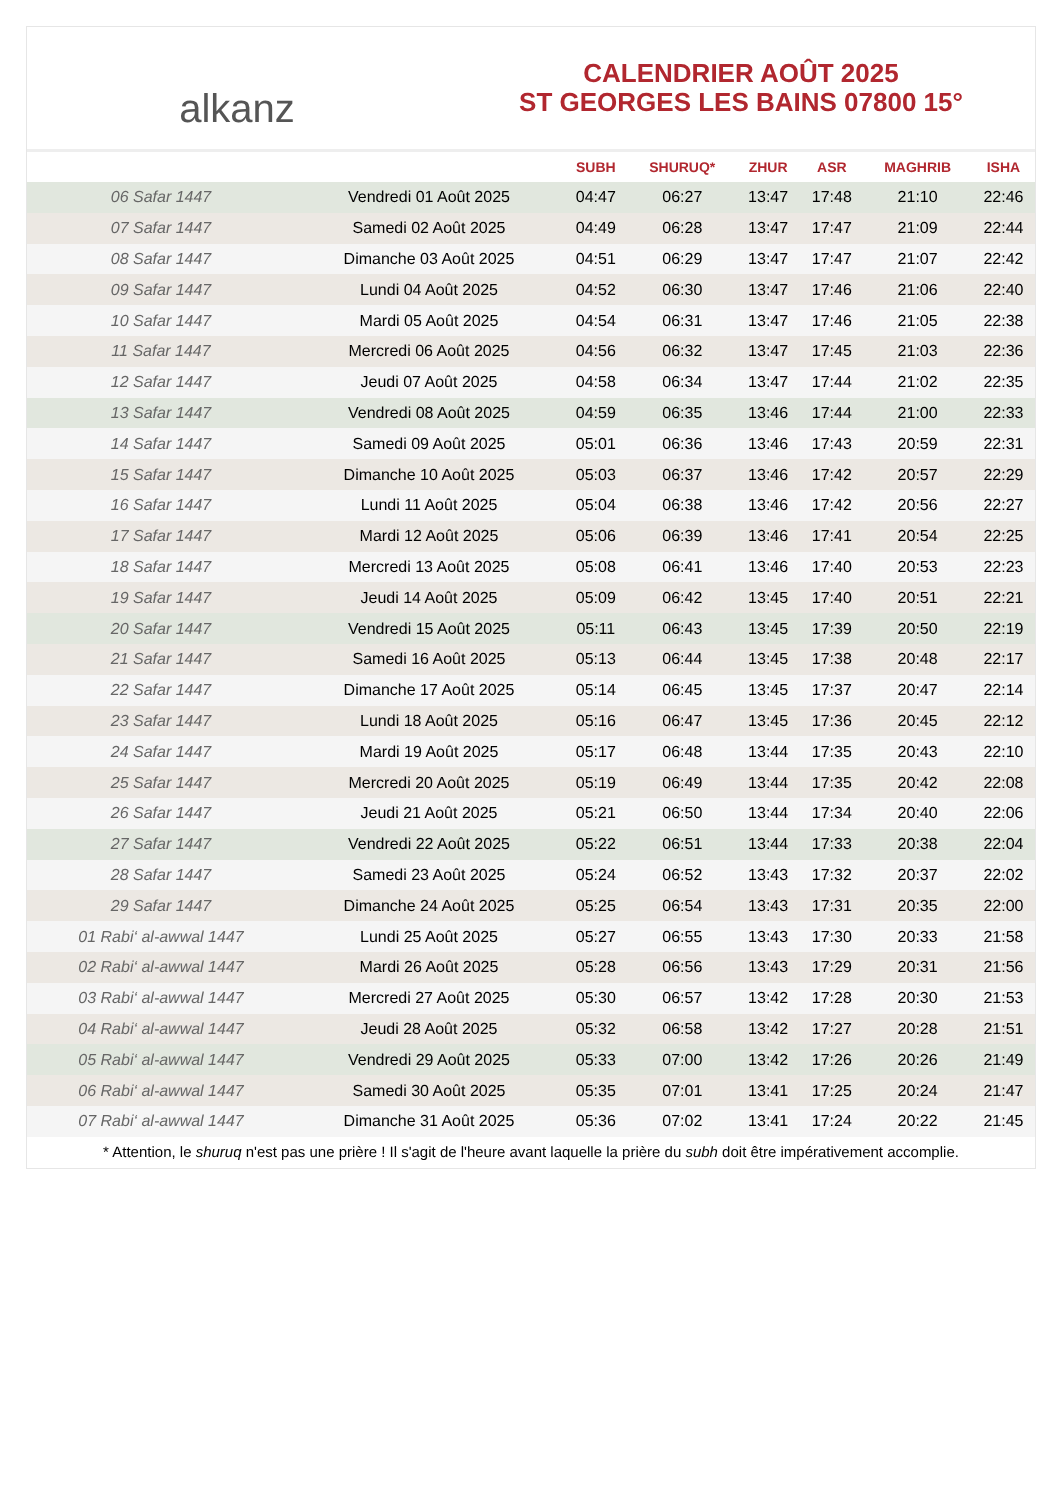alkanz
CALENDRIER AOÛT 2025
ST GEORGES LES BAINS 07800 15°
| | | SUBH | SHURUQ* | ZHUR | ASR | MAGHRIB | ISHA |
| --- | --- | --- | --- | --- | --- | --- | --- |
| 06 Safar 1447 | Vendredi 01 Août 2025 | 04:47 | 06:27 | 13:47 | 17:48 | 21:10 | 22:46 |
| 07 Safar 1447 | Samedi 02 Août 2025 | 04:49 | 06:28 | 13:47 | 17:47 | 21:09 | 22:44 |
| 08 Safar 1447 | Dimanche 03 Août 2025 | 04:51 | 06:29 | 13:47 | 17:47 | 21:07 | 22:42 |
| 09 Safar 1447 | Lundi 04 Août 2025 | 04:52 | 06:30 | 13:47 | 17:46 | 21:06 | 22:40 |
| 10 Safar 1447 | Mardi 05 Août 2025 | 04:54 | 06:31 | 13:47 | 17:46 | 21:05 | 22:38 |
| 11 Safar 1447 | Mercredi 06 Août 2025 | 04:56 | 06:32 | 13:47 | 17:45 | 21:03 | 22:36 |
| 12 Safar 1447 | Jeudi 07 Août 2025 | 04:58 | 06:34 | 13:47 | 17:44 | 21:02 | 22:35 |
| 13 Safar 1447 | Vendredi 08 Août 2025 | 04:59 | 06:35 | 13:46 | 17:44 | 21:00 | 22:33 |
| 14 Safar 1447 | Samedi 09 Août 2025 | 05:01 | 06:36 | 13:46 | 17:43 | 20:59 | 22:31 |
| 15 Safar 1447 | Dimanche 10 Août 2025 | 05:03 | 06:37 | 13:46 | 17:42 | 20:57 | 22:29 |
| 16 Safar 1447 | Lundi 11 Août 2025 | 05:04 | 06:38 | 13:46 | 17:42 | 20:56 | 22:27 |
| 17 Safar 1447 | Mardi 12 Août 2025 | 05:06 | 06:39 | 13:46 | 17:41 | 20:54 | 22:25 |
| 18 Safar 1447 | Mercredi 13 Août 2025 | 05:08 | 06:41 | 13:46 | 17:40 | 20:53 | 22:23 |
| 19 Safar 1447 | Jeudi 14 Août 2025 | 05:09 | 06:42 | 13:45 | 17:40 | 20:51 | 22:21 |
| 20 Safar 1447 | Vendredi 15 Août 2025 | 05:11 | 06:43 | 13:45 | 17:39 | 20:50 | 22:19 |
| 21 Safar 1447 | Samedi 16 Août 2025 | 05:13 | 06:44 | 13:45 | 17:38 | 20:48 | 22:17 |
| 22 Safar 1447 | Dimanche 17 Août 2025 | 05:14 | 06:45 | 13:45 | 17:37 | 20:47 | 22:14 |
| 23 Safar 1447 | Lundi 18 Août 2025 | 05:16 | 06:47 | 13:45 | 17:36 | 20:45 | 22:12 |
| 24 Safar 1447 | Mardi 19 Août 2025 | 05:17 | 06:48 | 13:44 | 17:35 | 20:43 | 22:10 |
| 25 Safar 1447 | Mercredi 20 Août 2025 | 05:19 | 06:49 | 13:44 | 17:35 | 20:42 | 22:08 |
| 26 Safar 1447 | Jeudi 21 Août 2025 | 05:21 | 06:50 | 13:44 | 17:34 | 20:40 | 22:06 |
| 27 Safar 1447 | Vendredi 22 Août 2025 | 05:22 | 06:51 | 13:44 | 17:33 | 20:38 | 22:04 |
| 28 Safar 1447 | Samedi 23 Août 2025 | 05:24 | 06:52 | 13:43 | 17:32 | 20:37 | 22:02 |
| 29 Safar 1447 | Dimanche 24 Août 2025 | 05:25 | 06:54 | 13:43 | 17:31 | 20:35 | 22:00 |
| 01 Rabi‘ al-awwal 1447 | Lundi 25 Août 2025 | 05:27 | 06:55 | 13:43 | 17:30 | 20:33 | 21:58 |
| 02 Rabi‘ al-awwal 1447 | Mardi 26 Août 2025 | 05:28 | 06:56 | 13:43 | 17:29 | 20:31 | 21:56 |
| 03 Rabi‘ al-awwal 1447 | Mercredi 27 Août 2025 | 05:30 | 06:57 | 13:42 | 17:28 | 20:30 | 21:53 |
| 04 Rabi‘ al-awwal 1447 | Jeudi 28 Août 2025 | 05:32 | 06:58 | 13:42 | 17:27 | 20:28 | 21:51 |
| 05 Rabi‘ al-awwal 1447 | Vendredi 29 Août 2025 | 05:33 | 07:00 | 13:42 | 17:26 | 20:26 | 21:49 |
| 06 Rabi‘ al-awwal 1447 | Samedi 30 Août 2025 | 05:35 | 07:01 | 13:41 | 17:25 | 20:24 | 21:47 |
| 07 Rabi‘ al-awwal 1447 | Dimanche 31 Août 2025 | 05:36 | 07:02 | 13:41 | 17:24 | 20:22 | 21:45 |
* Attention, le shuruq n'est pas une prière ! Il s'agit de l'heure avant laquelle la prière du subh doit être impérativement accomplie.